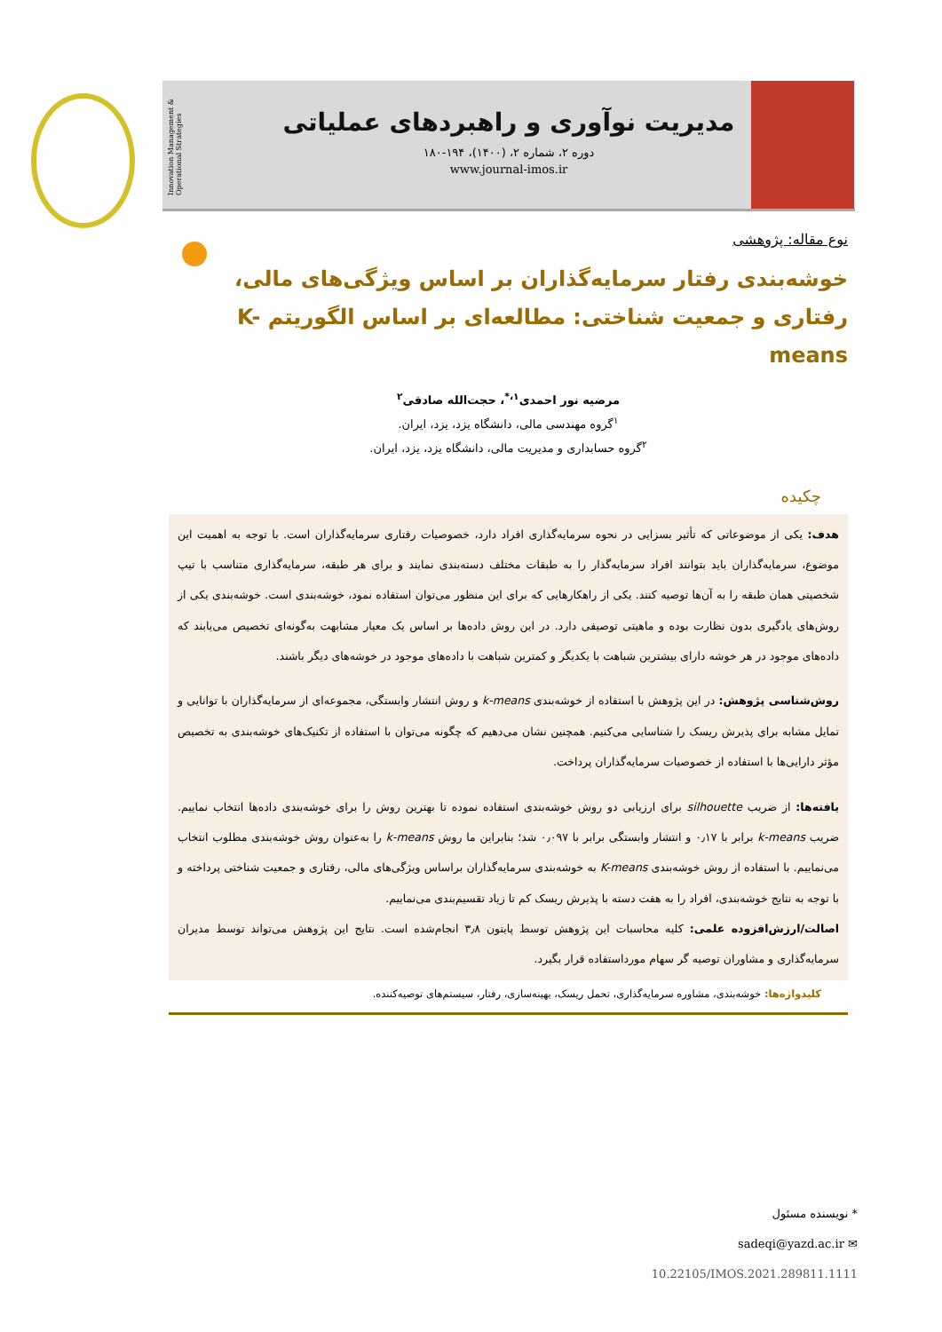مدیریت نوآوری و راهبردهای عملیاتی
دوره ۲، شماره ۲، (۱۴۰۰)، ۱۹۴-۱۸۰
www.journal-imos.ir
Innovation Management & Operational Strategies
نوع مقاله: پژوهشی
خوشه‌بندی رفتار سرمایه‌گذاران بر اساس ویژگی‌های مالی، رفتاری و جمعیت شناختی: مطالعه‌ای بر اساس الگوریتم K-means
مرضیه نور احمدی<sup>۱،*</sup>، حجت‌الله صادقی<sup>۲</sup>
<sup>۱</sup> گروه مهندسی مالی، دانشگاه یزد، یزد، ایران.
<sup>۲</sup> گروه حسابداری و مدیریت مالی، دانشگاه یزد، یزد، ایران.
چکیده
هدف: یکی از موضوعاتی که تأثیر بسزایی در نحوه سرمایه‌گذاری افراد دارد، خصوصیات رفتاری سرمایه‌گذاران است. با توجه به اهمیت این موضوع، سرمایه‌گذاران باید بتوانند افراد سرمایه‌گذار را به طبقات مختلف دسته‌بندی نمایند و برای هر طبقه، سرمایه‌گذاری متناسب با تیپ شخصیتی همان طبقه را به آن‌ها توصیه کنند. یکی از راهکارهایی که برای این منظور می‌توان استفاده نمود، خوشه‌بندی است. خوشه‌بندی یکی از روش‌های یادگیری بدون نظارت بوده و ماهیتی توصیفی دارد. در این روش داده‌ها بر اساس یک معیار مشابهت به‌گونه‌ای تخصیص می‌یابند که داده‌های موجود در هر خوشه دارای بیشترین شباهت با یکدیگر و کمترین شباهت با داده‌های موجود در خوشه‌های دیگر باشند.
روش‌شناسی پژوهش: در این پژوهش با استفاده از خوشه‌بندی k-means و روش انتشار وابستگی، مجموعه‌ای از سرمایه‌گذاران با توانایی و تمایل مشابه برای پذیرش ریسک را شناسایی می‌کنیم. همچنین نشان می‌دهیم که چگونه می‌توان با استفاده از تکنیک‌های خوشه‌بندی به تخصیص مؤثر دارایی‌ها با استفاده از خصوصیات سرمایه‌گذاران پرداخت.
یافته‌ها: از ضریب silhouette برای ارزیابی دو روش خوشه‌بندی استفاده نموده تا بهترین روش را برای خوشه‌بندی داده‌ها انتخاب نماییم. ضریب k-means برابر با ۰٫۱۷ و انتشار وابستگی برابر با ۰٫۰۹۷ شد؛ بنابراین ما روش k-means را به‌عنوان روش خوشه‌بندی مطلوب انتخاب می‌نماییم. با استفاده از روش خوشه‌بندی K-means به خوشه‌بندی سرمایه‌گذاران براساس ویژگی‌های مالی، رفتاری و جمعیت شناختی پرداخته و با توجه به نتایج خوشه‌بندی، افراد را به هفت دسته با پذیرش ریسک کم تا زیاد تقسیم‌بندی می‌نماییم.
اصالت/ارزش‌افزوده علمی: کلیه محاسبات این پژوهش توسط پایتون ۳٫۸ انجام‌شده است. نتایج این پژوهش می‌تواند توسط مدیران سرمایه‌گذاری و مشاوران توصیه گر سهام مورداستفاده قرار بگیرد.
کلیدواژه‌ها: خوشه‌بندی، مشاوره سرمایه‌گذاری، تحمل ریسک، بهینه‌سازی، رفتار، سیستم‌های توصیه‌کننده.
* نویسنده مسئول
sadeqi@yazd.ac.ir ✉
10.22105/IMOS.2021.289811.1111